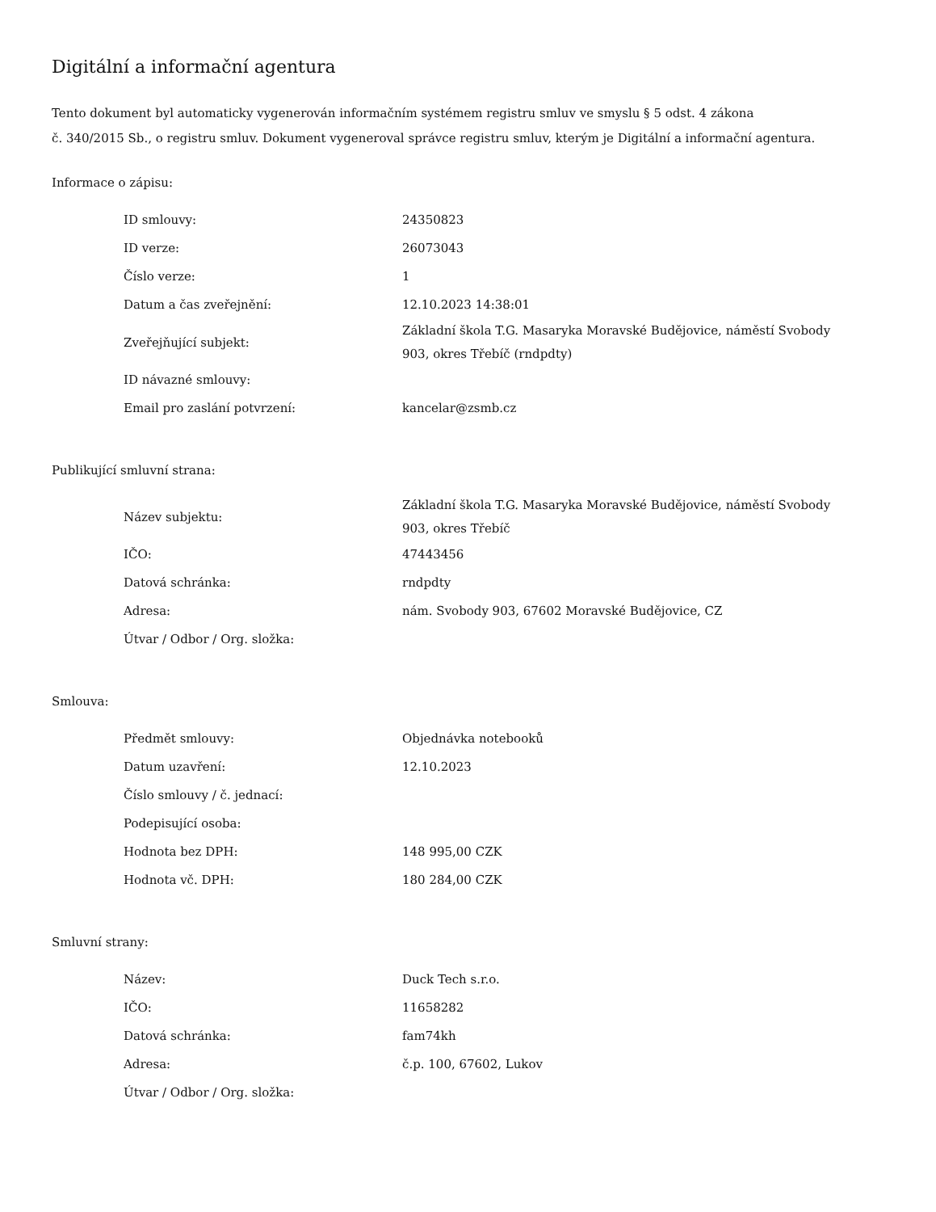Digitální a informační agentura
Tento dokument byl automaticky vygenerován informačním systémem registru smluv ve smyslu § 5 odst. 4 zákona
č. 340/2015 Sb., o registru smluv. Dokument vygeneroval správce registru smluv, kterým je Digitální a informační agentura.
Informace o zápisu:
| ID smlouvy: | 24350823 |
| ID verze: | 26073043 |
| Číslo verze: | 1 |
| Datum a čas zveřejnění: | 12.10.2023 14:38:01 |
| Zveřejňující subjekt: | Základní škola T.G. Masaryka Moravské Budějovice, náměstí Svobody 903, okres Třebíč (rndpdty) |
| ID návazné smlouvy: | |
| Email pro zaslání potvrzení: | kancelar@zsmb.cz |
Publikující smluvní strana:
| Název subjektu: | Základní škola T.G. Masaryka Moravské Budějovice, náměstí Svobody 903, okres Třebíč |
| IČO: | 47443456 |
| Datová schránka: | rndpdty |
| Adresa: | nám. Svobody 903, 67602 Moravské Budějovice, CZ |
| Útvar / Odbor / Org. složka: | |
Smlouva:
| Předmět smlouvy: | Objednávka notebooků |
| Datum uzavření: | 12.10.2023 |
| Číslo smlouvy / č. jednací: | |
| Podepisující osoba: | |
| Hodnota bez DPH: | 148 995,00 CZK |
| Hodnota vč. DPH: | 180 284,00 CZK |
Smluvní strany:
| Název: | Duck Tech s.r.o. |
| IČO: | 11658282 |
| Datová schránka: | fam74kh |
| Adresa: | č.p. 100, 67602, Lukov |
| Útvar / Odbor / Org. složka: | |